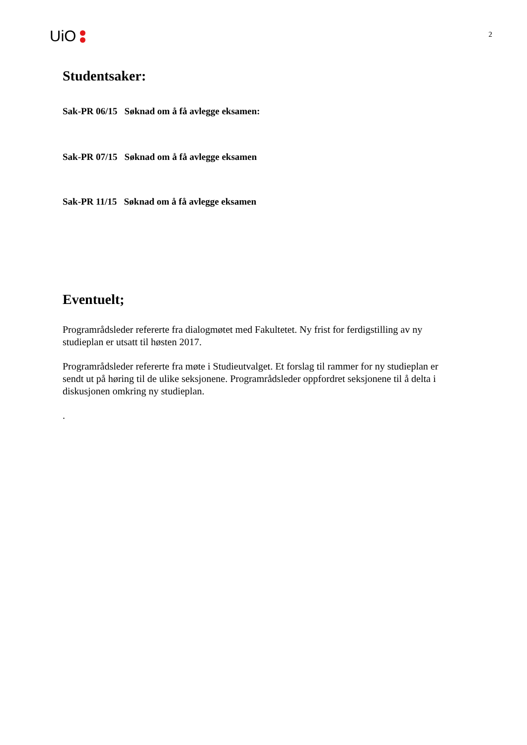UiO
2
Studentsaker:
Sak-PR 06/15 Søknad om å få avlegge eksamen:
Sak-PR 07/15 Søknad om å få avlegge eksamen
Sak-PR 11/15 Søknad om å få avlegge eksamen
Eventuelt;
Programrådsleder refererte fra dialogmøtet med Fakultetet. Ny frist for ferdigstilling av ny studieplan er utsatt til høsten 2017.
Programrådsleder refererte fra møte i Studieutvalget. Et forslag til rammer for ny studieplan er sendt ut på høring til de ulike seksjonene. Programrådsleder oppfordret seksjonene til å delta i diskusjonen omkring ny studieplan.
.